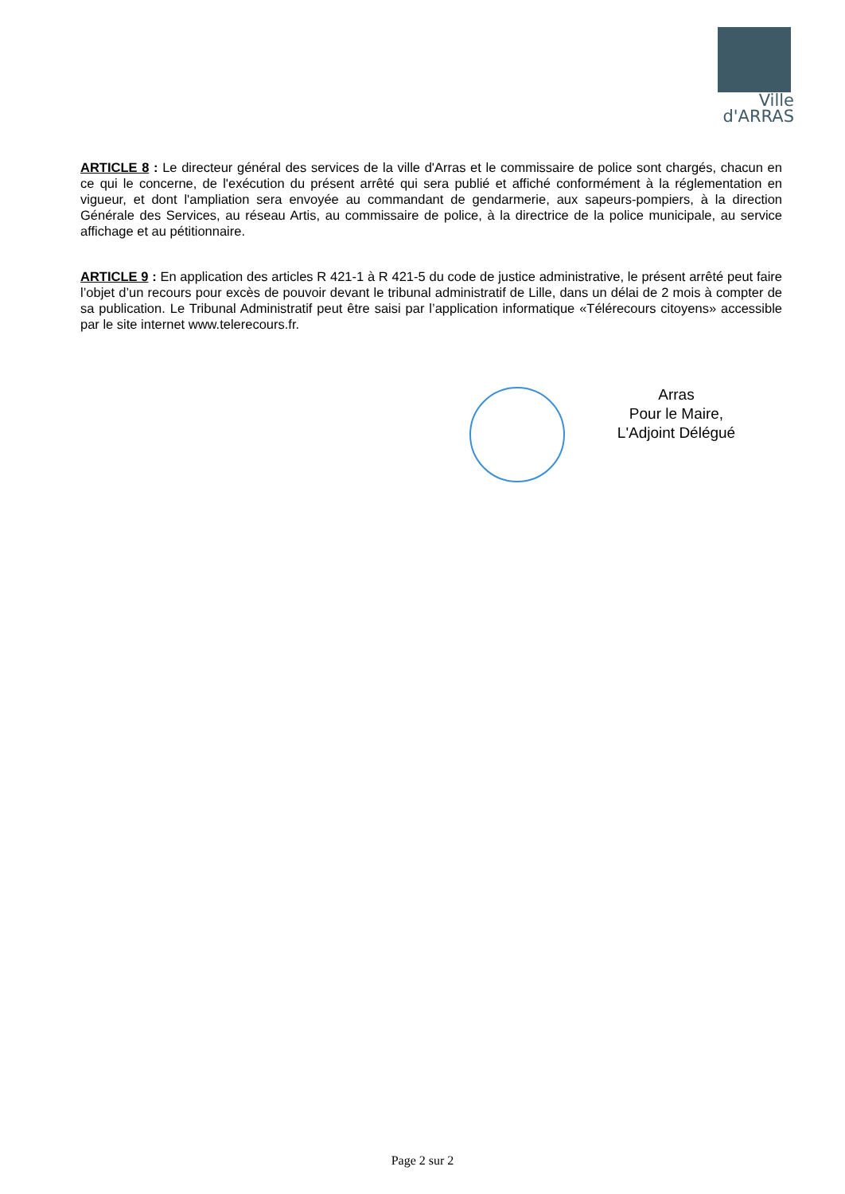Ville
d'ARRAS
ARTICLE 8 : Le directeur général des services de la ville d'Arras et le commissaire de police sont chargés, chacun en ce qui le concerne, de l'exécution du présent arrêté qui sera publié et affiché conformément à la réglementation en vigueur, et dont l'ampliation sera envoyée au commandant de gendarmerie, aux sapeurs-pompiers, à la direction Générale des Services, au réseau Artis, au commissaire de police, à la directrice de la police municipale, au service affichage et au pétitionnaire.
ARTICLE 9 : En application des articles R 421-1 à R 421-5 du code de justice administrative, le présent arrêté peut faire l’objet d’un recours pour excès de pouvoir devant le tribunal administratif de Lille, dans un délai de 2 mois à compter de sa publication. Le Tribunal Administratif peut être saisi par l’application informatique «Télérecours citoyens» accessible par le site internet www.telerecours.fr.
Arras
Pour le Maire,
L'Adjoint Délégué
Page 2 sur 2